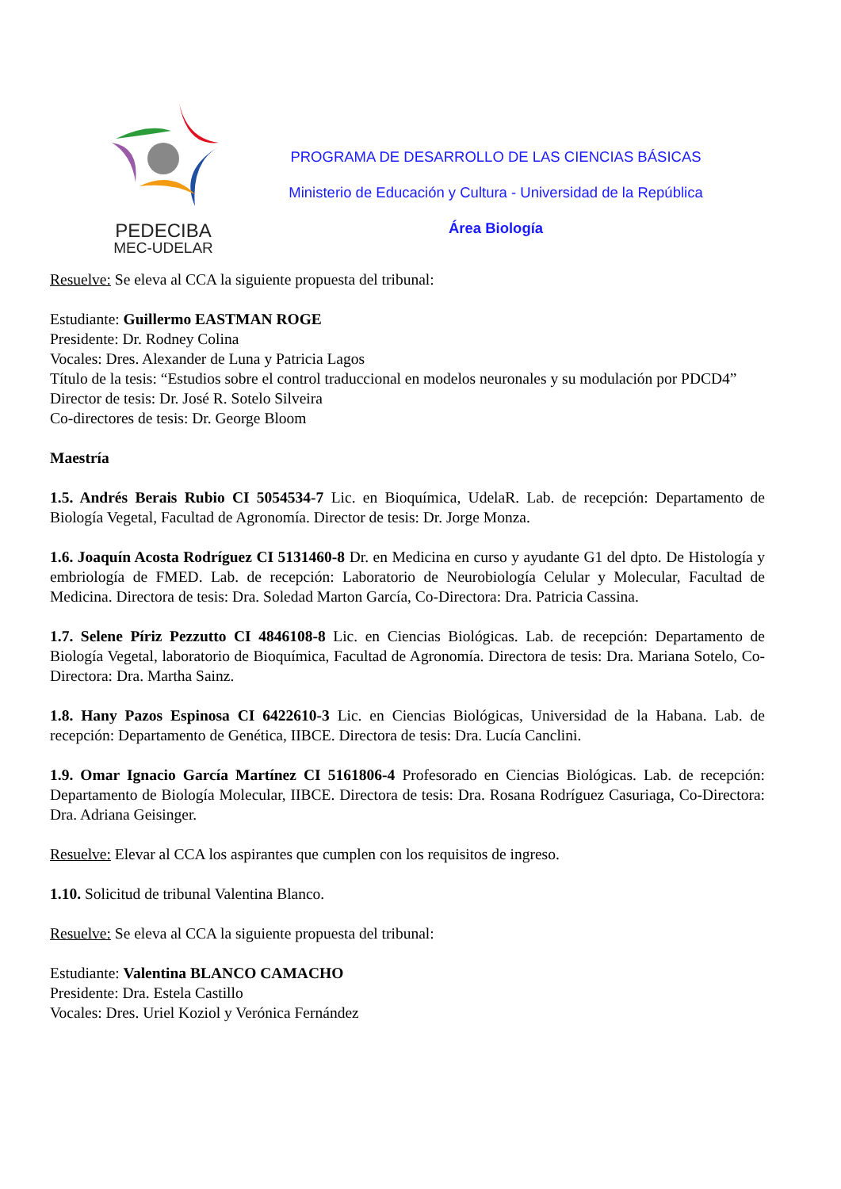PEDECIBA
MEC-UDELAR
PROGRAMA DE DESARROLLO DE LAS CIENCIAS BÁSICAS
Ministerio de Educación y Cultura - Universidad de la República
Área Biología
Resuelve: Se eleva al CCA la siguiente propuesta del tribunal:
Estudiante: Guillermo EASTMAN ROGE
Presidente: Dr. Rodney Colina
Vocales: Dres. Alexander de Luna y Patricia Lagos
Título de la tesis: “Estudios sobre el control traduccional en modelos neuronales y su modulación por PDCD4”
Director de tesis: Dr. José R. Sotelo Silveira
Co-directores de tesis: Dr. George Bloom
Maestría
1.5. Andrés Berais Rubio CI 5054534-7 Lic. en Bioquímica, UdelaR. Lab. de recepción: Departamento de Biología Vegetal, Facultad de Agronomía. Director de tesis: Dr. Jorge Monza.
1.6. Joaquín Acosta Rodríguez CI 5131460-8 Dr. en Medicina en curso y ayudante G1 del dpto. De Histología y embriología de FMED. Lab. de recepción: Laboratorio de Neurobiología Celular y Molecular, Facultad de Medicina. Directora de tesis: Dra. Soledad Marton García, Co-Directora: Dra. Patricia Cassina.
1.7. Selene Píriz Pezzutto CI 4846108-8 Lic. en Ciencias Biológicas. Lab. de recepción: Departamento de Biología Vegetal, laboratorio de Bioquímica, Facultad de Agronomía. Directora de tesis: Dra. Mariana Sotelo, Co-Directora: Dra. Martha Sainz.
1.8. Hany Pazos Espinosa CI 6422610-3 Lic. en Ciencias Biológicas, Universidad de la Habana. Lab. de recepción: Departamento de Genética, IIBCE. Directora de tesis: Dra. Lucía Canclini.
1.9. Omar Ignacio García Martínez CI 5161806-4 Profesorado en Ciencias Biológicas. Lab. de recepción: Departamento de Biología Molecular, IIBCE. Directora de tesis: Dra. Rosana Rodríguez Casuriaga, Co-Directora: Dra. Adriana Geisinger.
Resuelve: Elevar al CCA los aspirantes que cumplen con los requisitos de ingreso.
1.10. Solicitud de tribunal Valentina Blanco.
Resuelve: Se eleva al CCA la siguiente propuesta del tribunal:
Estudiante: Valentina BLANCO CAMACHO
Presidente: Dra. Estela Castillo
Vocales: Dres. Uriel Koziol y Verónica Fernández